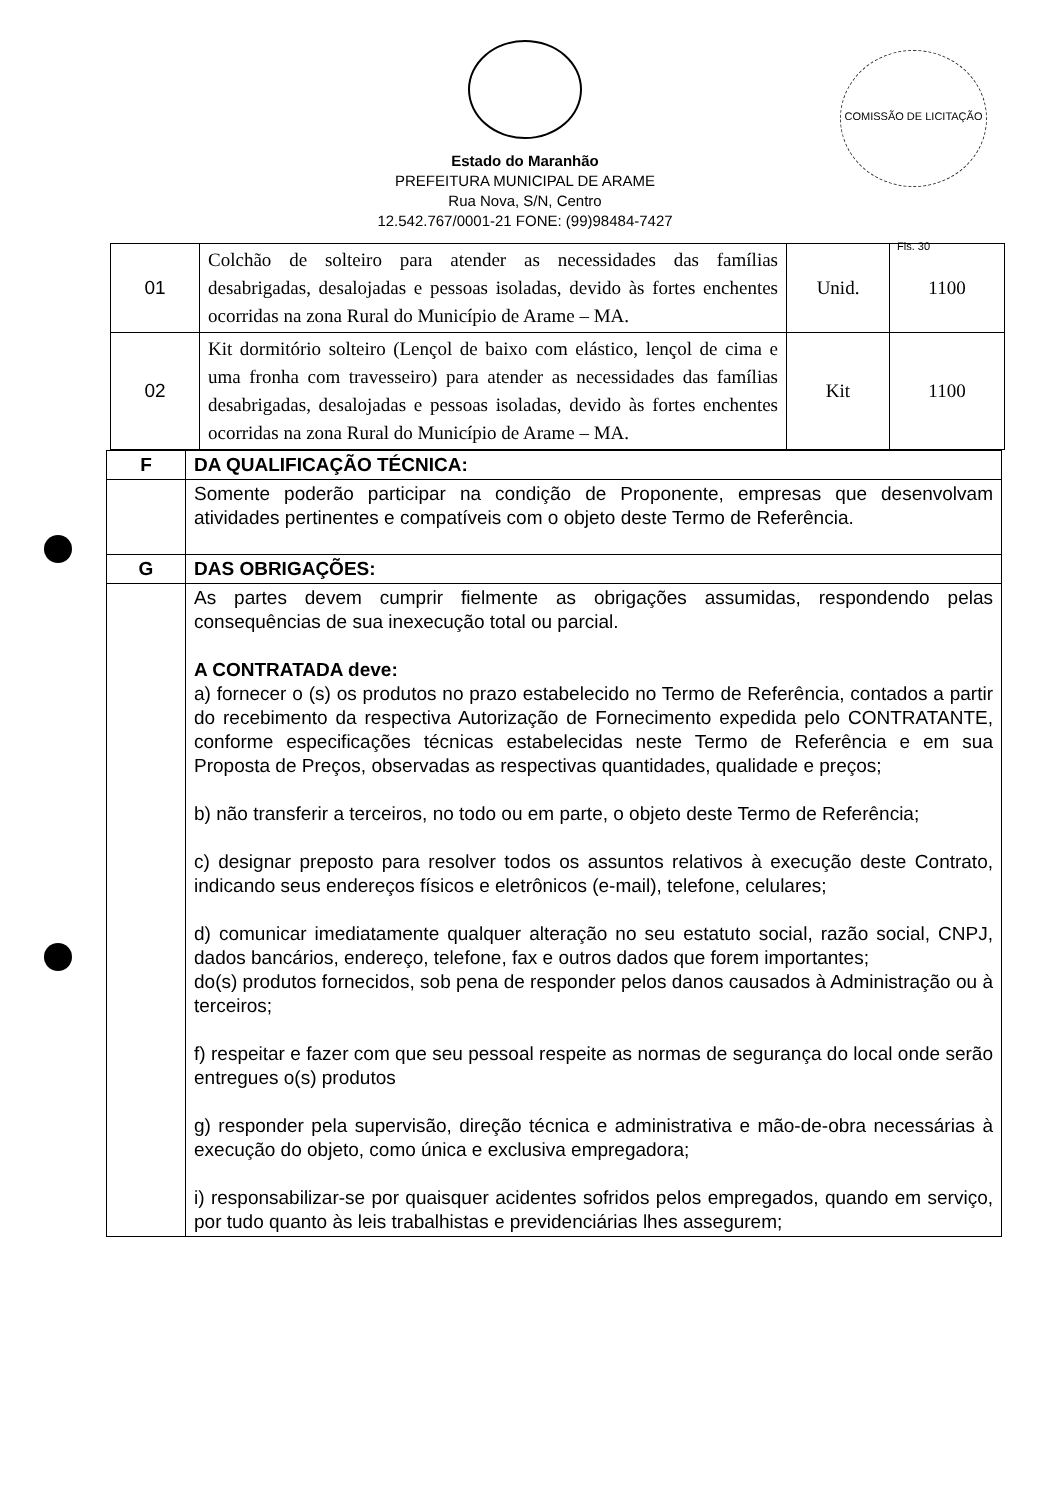COMISSÃO DE LICITAÇÃO Fls. 30
Estado do Maranhão
PREFEITURA MUNICIPAL DE ARAME
Rua Nova, S/N, Centro
12.542.767/0001-21 FONE: (99)98484-7427
| 01 | Colchão de solteiro para atender as necessidades das famílias desabrigadas, desalojadas e pessoas isoladas, devido às fortes enchentes ocorridas na zona Rural do Município de Arame – MA. | Unid. | 1100 |
| 02 | Kit dormitório solteiro (Lençol de baixo com elástico, lençol de cima e uma fronha com travesseiro) para atender as necessidades das famílias desabrigadas, desalojadas e pessoas isoladas, devido às fortes enchentes ocorridas na zona Rural do Município de Arame – MA. | Kit | 1100 |
| F | DA QUALIFICAÇÃO TÉCNICA: |
| | Somente poderão participar na condição de Proponente, empresas que desenvolvam atividades pertinentes e compatíveis com o objeto deste Termo de Referência. |
| G | DAS OBRIGAÇÕES: |
| | As partes devem cumprir fielmente as obrigações assumidas, respondendo pelas consequências de sua inexecução total ou parcial. A CONTRATADA deve: a) fornecer o (s) os produtos no prazo estabelecido no Termo de Referência, contados a partir do recebimento da respectiva Autorização de Fornecimento expedida pelo CONTRATANTE, conforme especificações técnicas estabelecidas neste Termo de Referência e em sua Proposta de Preços, observadas as respectivas quantidades, qualidade e preços; b) não transferir a terceiros, no todo ou em parte, o objeto deste Termo de Referência; c) designar preposto para resolver todos os assuntos relativos à execução deste Contrato, indicando seus endereços físicos e eletrônicos (e-mail), telefone, celulares; d) comunicar imediatamente qualquer alteração no seu estatuto social, razão social, CNPJ, dados bancários, endereço, telefone, fax e outros dados que forem importantes; do(s) produtos fornecidos, sob pena de responder pelos danos causados à Administração ou à terceiros; f) respeitar e fazer com que seu pessoal respeite as normas de segurança do local onde serão entregues o(s) produtos g) responder pela supervisão, direção técnica e administrativa e mão-de-obra necessárias à execução do objeto, como única e exclusiva empregadora; i) responsabilizar-se por quaisquer acidentes sofridos pelos empregados, quando em serviço, por tudo quanto às leis trabalhistas e previdenciárias lhes assegurem; |